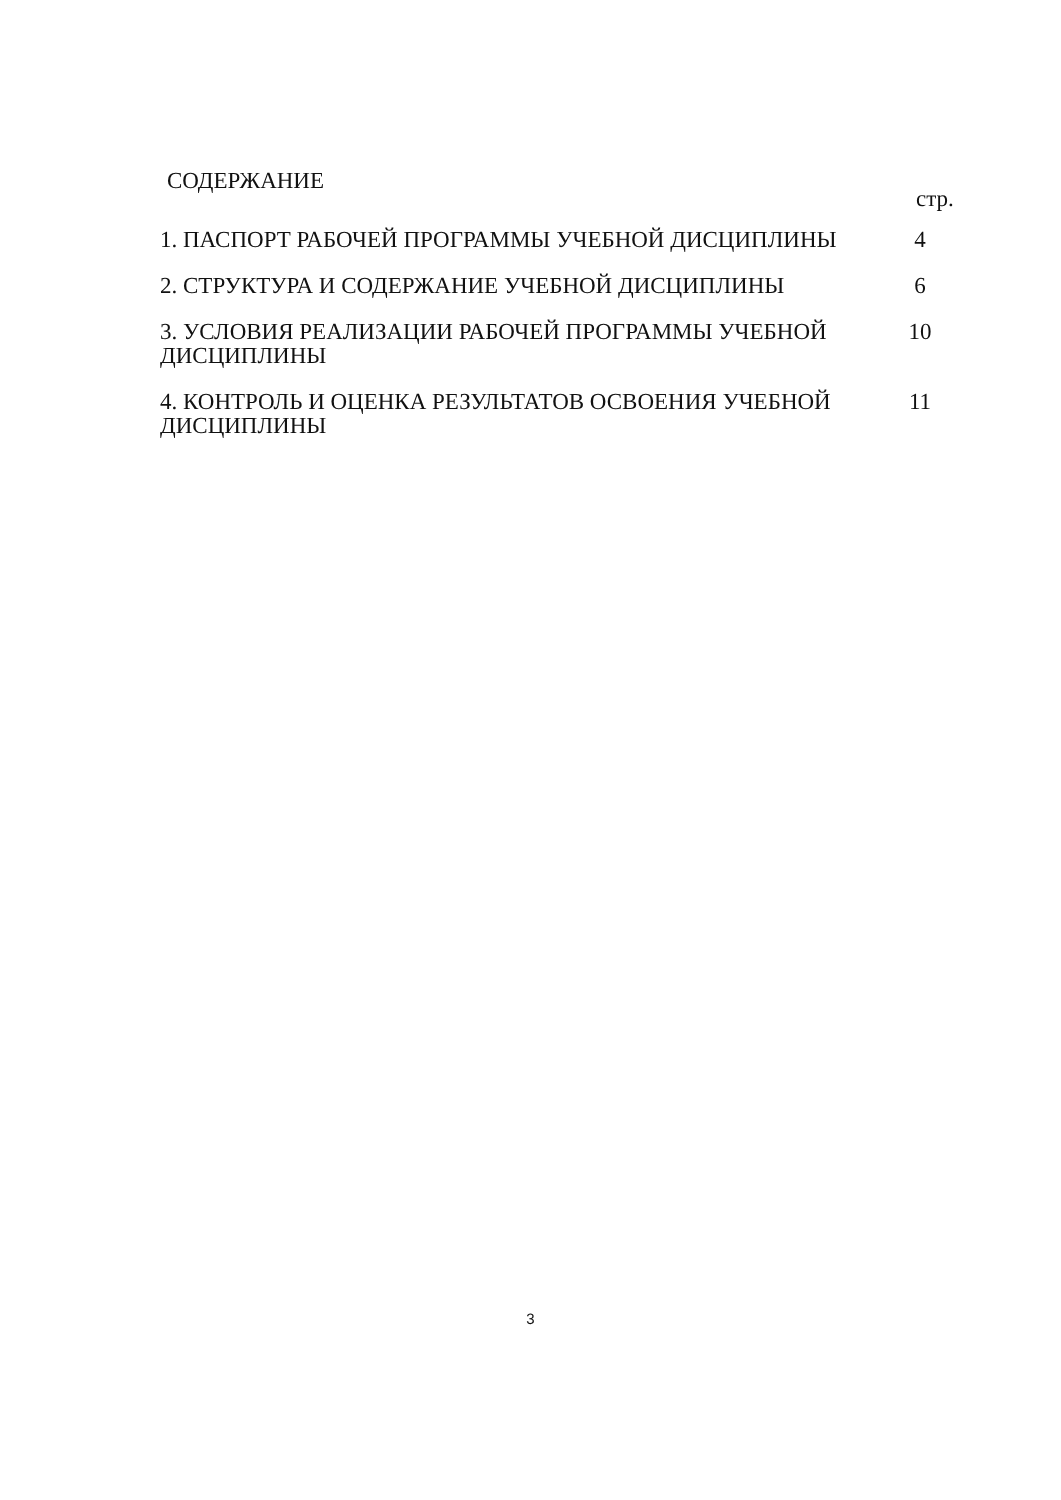СОДЕРЖАНИЕ
стр.
| 1. ПАСПОРТ РАБОЧЕЙ ПРОГРАММЫ УЧЕБНОЙ ДИСЦИПЛИНЫ | 4 |
| 2. СТРУКТУРА И СОДЕРЖАНИЕ УЧЕБНОЙ ДИСЦИПЛИНЫ | 6 |
| 3. УСЛОВИЯ РЕАЛИЗАЦИИ РАБОЧЕЙ ПРОГРАММЫ УЧЕБНОЙ ДИСЦИПЛИНЫ | 10 |
| 4. КОНТРОЛЬ И ОЦЕНКА РЕЗУЛЬТАТОВ ОСВОЕНИЯ УЧЕБНОЙ ДИСЦИПЛИНЫ | 11 |
3